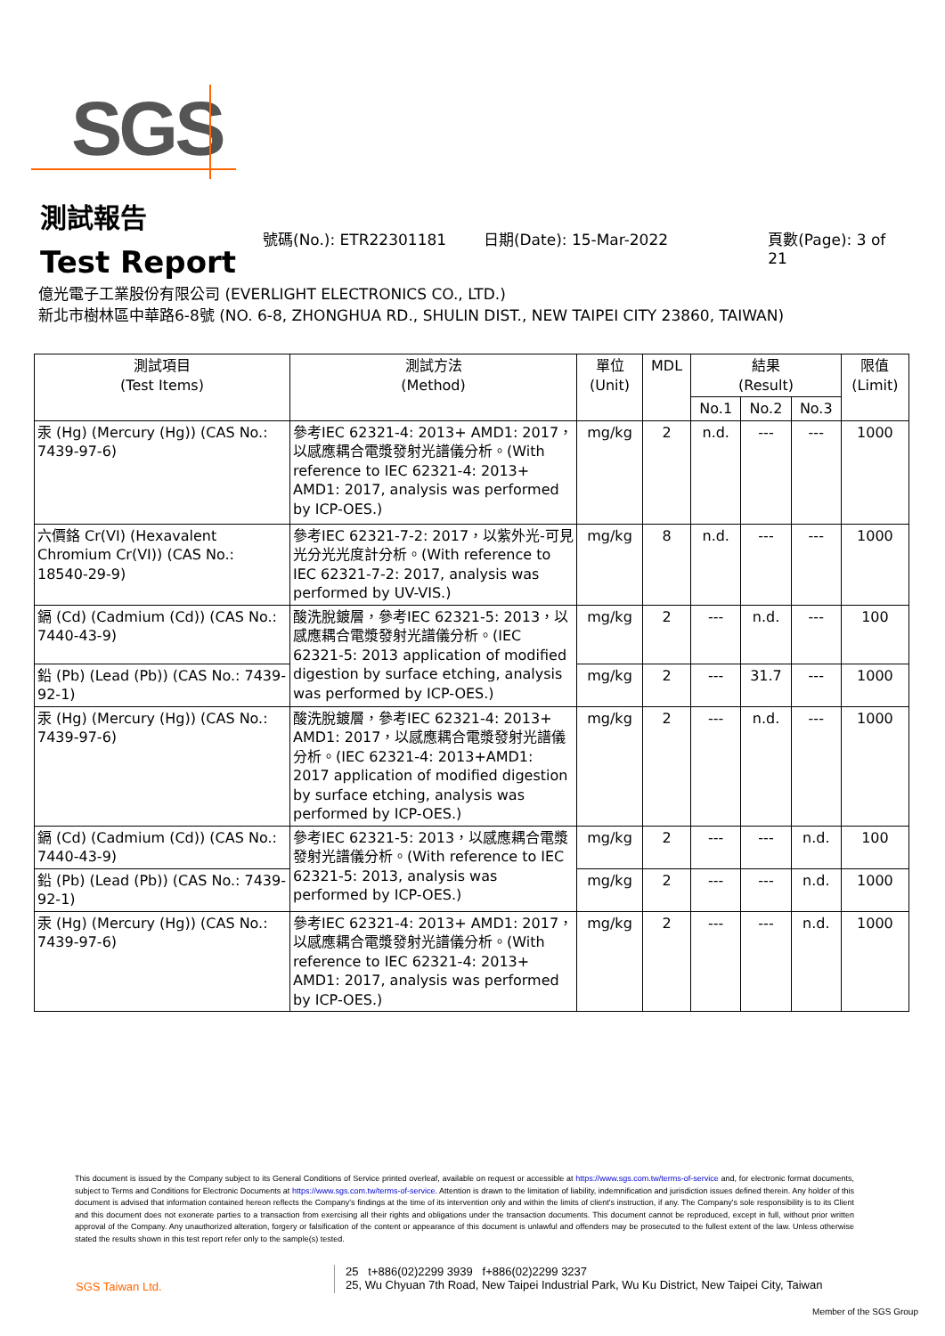SGS
測試報告
Test Report
號碼(No.): ETR22301181 日期(Date): 15-Mar-2022 頁數(Page): 3 of 21
億光電子工業股份有限公司 (EVERLIGHT ELECTRONICS CO., LTD.)
新北市樹林區中華路6-8號 (NO. 6-8, ZHONGHUA RD., SHULIN DIST., NEW TAIPEI CITY 23860, TAIWAN)
| 測試項目 (Test Items) | 測試方法 (Method) | 單位 (Unit) | MDL | 結果 (Result) | | | 限值 (Limit) |
| --- | --- | --- | --- | --- | --- | --- | --- |
| | | | | No.1 | No.2 | No.3 | |
| 汞 (Hg) (Mercury (Hg)) (CAS No.: 7439-97-6) | 參考IEC 62321-4: 2013+ AMD1: 2017，以感應耦合電漿發射光譜儀分析。(With reference to IEC 62321-4: 2013+ AMD1: 2017, analysis was performed by ICP-OES.) | mg/kg | 2 | n.d. | --- | --- | 1000 |
| 六價鉻 Cr(VI) (Hexavalent Chromium Cr(VI)) (CAS No.: 18540-29-9) | 參考IEC 62321-7-2: 2017，以紫外光-可見光分光光度計分析。(With reference to IEC 62321-7-2: 2017, analysis was performed by UV-VIS.) | mg/kg | 8 | n.d. | --- | --- | 1000 |
| 鎘 (Cd) (Cadmium (Cd)) (CAS No.: 7440-43-9) | 酸洗脫鍍層，參考IEC 62321-5: 2013，以感應耦合電漿發射光譜儀分析。(IEC 62321-5: 2013 application of modified digestion by surface etching, analysis was performed by ICP-OES.) | mg/kg | 2 | --- | n.d. | --- | 100 |
| 鉛 (Pb) (Lead (Pb)) (CAS No.: 7439-92-1) | | mg/kg | 2 | --- | 31.7 | --- | 1000 |
| 汞 (Hg) (Mercury (Hg)) (CAS No.: 7439-97-6) | 酸洗脫鍍層，參考IEC 62321-4: 2013+ AMD1: 2017，以感應耦合電漿發射光譜儀分析。(IEC 62321-4: 2013+AMD1: 2017 application of modified digestion by surface etching, analysis was performed by ICP-OES.) | mg/kg | 2 | --- | n.d. | --- | 1000 |
| 鎘 (Cd) (Cadmium (Cd)) (CAS No.: 7440-43-9) | 參考IEC 62321-5: 2013，以感應耦合電漿發射光譜儀分析。(With reference to IEC 62321-5: 2013, analysis was performed by ICP-OES.) | mg/kg | 2 | --- | --- | n.d. | 100 |
| 鉛 (Pb) (Lead (Pb)) (CAS No.: 7439-92-1) | | mg/kg | 2 | --- | --- | n.d. | 1000 |
| 汞 (Hg) (Mercury (Hg)) (CAS No.: 7439-97-6) | 參考IEC 62321-4: 2013+ AMD1: 2017，以感應耦合電漿發射光譜儀分析。(With reference to IEC 62321-4: 2013+ AMD1: 2017, analysis was performed by ICP-OES.) | mg/kg | 2 | --- | --- | n.d. | 1000 |
This document is issued by the Company subject to its General Conditions of Service printed overleaf, available on request or accessible at https://www.sgs.com.tw/terms-of-service and, for electronic format documents, subject to Terms and Conditions for Electronic Documents at https://www.sgs.com.tw/terms-of-service. Attention is drawn to the limitation of liability, indemnification and jurisdiction issues defined therein. Any holder of this document is advised that information contained hereon reflects the Company's findings at the time of its intervention only and within the limits of client's instruction, if any. The Company's sole responsibility is to its Client and this document does not exonerate parties to a transaction from exercising all their rights and obligations under the transaction documents. This document cannot be reproduced, except in full, without prior written approval of the Company. Any unauthorized alteration, forgery or falsification of the content or appearance of this document is unlawful and offenders may be prosecuted to the fullest extent of the law. Unless otherwise stated the results shown in this test report refer only to the sample(s) tested.
SGS Taiwan Ltd.
25 t+886(02)2299 3939 f+886(02)2299 3237
25, Wu Chyuan 7th Road, New Taipei Industrial Park, Wu Ku District, New Taipei City, Taiwan
Member of the SGS Group